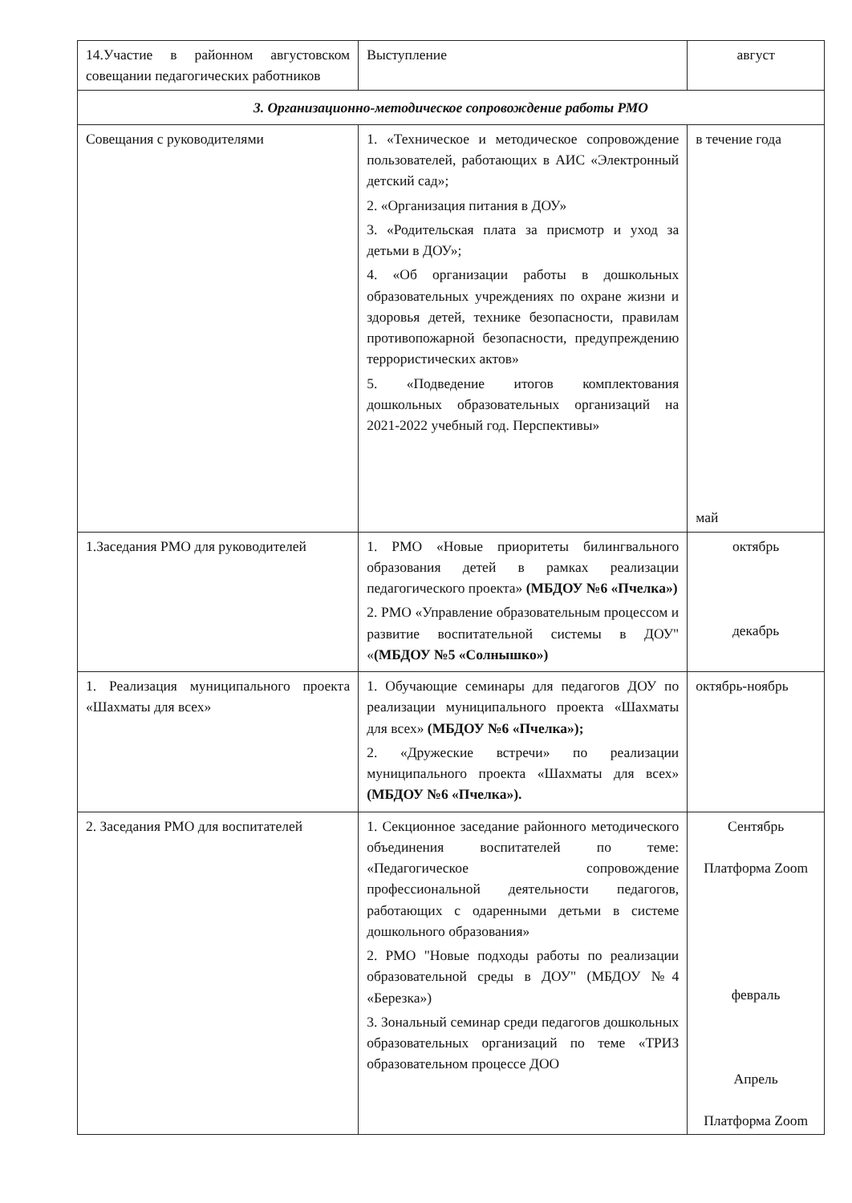| 14.Участие в районном августовском совещании педагогических работников | Выступление | август |
| 3. Организационно-методическое сопровождение работы РМО | | |
| Совещания с руководителями | 1. «Техническое и методическое сопровождение пользователей, работающих в АИС «Электронный детский сад»; 2. «Организация питания в ДОУ» 3. «Родительская плата за присмотр и уход за детьми в ДОУ»; 4. «Об организации работы в дошкольных образовательных учреждениях по охране жизни и здоровья детей, технике безопасности, правилам противопожарной безопасности, предупреждению террористических актов» 5. «Подведение итогов комплектования дошкольных образовательных организаций на 2021-2022 учебный год. Перспективы» | в течение года май |
| 1.Заседания РМО для руководителей | 1. РМО «Новые приоритеты билингвального образования детей в рамках реализации педагогического проекта» (МБДОУ №6 «Пчелка») 2. РМО «Управление образовательным процессом и развитие воспитательной системы в ДОУ" « (МБДОУ №5 «Солнышко») | октябрь декабрь |
| 1. Реализация муниципального проекта «Шахматы для всех» | 1. Обучающие семинары для педагогов ДОУ по реализации муниципального проекта «Шахматы для всех» (МБДОУ №6 «Пчелка»); 2. «Дружеские встречи» по реализации муниципального проекта «Шахматы для всех» (МБДОУ №6 «Пчелка»). | октябрь-ноябрь |
| 2. Заседания РМО для воспитателей | 1. Секционное заседание районного методического объединения воспитателей по теме: «Педагогическое сопровождение профессиональной деятельности педагогов, работающих с одаренными детьми в системе дошкольного образования» 2. РМО "Новые подходы работы по реализации образовательной среды в ДОУ" (МБДОУ №4 «Березка») 3. Зональный семинар среди педагогов дошкольных образовательных организаций по теме «ТРИЗ образовательном процессе ДОО | Сентябрь Платформа Zoom февраль Апрель Платформа Zoom |